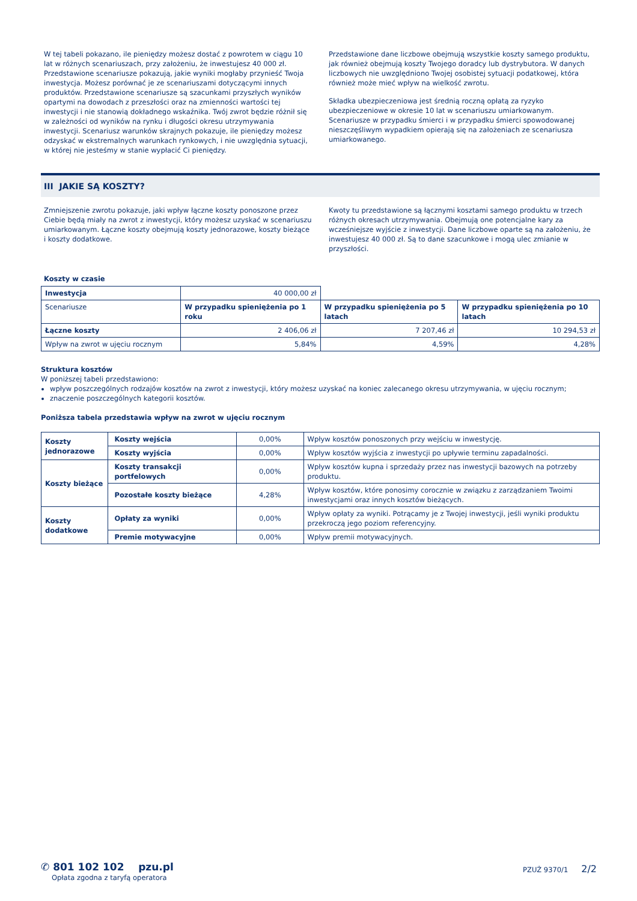W tej tabeli pokazano, ile pieniędzy możesz dostać z powrotem w ciągu 10 lat w różnych scenariuszach, przy założeniu, że inwestujesz 40 000 zł. Przedstawione scenariusze pokazują, jakie wyniki mogłaby przynieść Twoja inwestycja. Możesz porównać je ze scenariuszami dotyczącymi innych produktów. Przedstawione scenariusze są szacunkami przyszłych wyników opartymi na dowodach z przeszłości oraz na zmienności wartości tej inwestycji i nie stanowią dokładnego wskaźnika. Twój zwrot będzie różnił się w zależności od wyników na rynku i długości okresu utrzymywania inwestycji. Scenariusz warunków skrajnych pokazuje, ile pieniędzy możesz odzyskać w ekstremalnych warunkach rynkowych, i nie uwzględnia sytuacji, w której nie jesteśmy w stanie wypłacić Ci pieniędzy.
Przedstawione dane liczbowe obejmują wszystkie koszty samego produktu, jak również obejmują koszty Twojego doradcy lub dystrybutora. W danych liczbowych nie uwzględniono Twojej osobistej sytuacji podatkowej, która również może mieć wpływ na wielkość zwrotu.
Składka ubezpieczeniowa jest średnią roczną opłatą za ryzyko ubezpieczeniowe w okresie 10 lat w scenariuszu umiarkowanym. Scenariusze w przypadku śmierci i w przypadku śmierci spowodowanej nieszczęśliwym wypadkiem opierają się na założeniach ze scenariusza umiarkowanego.
III JAKIE SĄ KOSZTY?
Zmniejszenie zwrotu pokazuje, jaki wpływ łączne koszty ponoszone przez Ciebie będą miały na zwrot z inwestycji, który możesz uzyskać w scenariuszu umiarkowanym. Łączne koszty obejmują koszty jednorazowe, koszty bieżące i koszty dodatkowe.
Kwoty tu przedstawione są łącznymi kosztami samego produktu w trzech różnych okresach utrzymywania. Obejmują one potencjalne kary za wcześniejsze wyjście z inwestycji. Dane liczbowe oparte są na założeniu, że inwestujesz 40 000 zł. Są to dane szacunkowe i mogą ulec zmianie w przyszłości.
Koszty w czasie
| Inwestycja | 40 000,00 zł | | |
| Scenariusze | W przypadku spieniężenia po 1 roku | W przypadku spieniężenia po 5 latach | W przypadku spieniężenia po 10 latach |
| Łączne koszty | 2 406,06 zł | 7 207,46 zł | 10 294,53 zł |
| Wpływ na zwrot w ujęciu rocznym | 5,84% | 4,59% | 4,28% |
Struktura kosztów
W poniższej tabeli przedstawiono:
wpływ poszczególnych rodzajów kosztów na zwrot z inwestycji, który możesz uzyskać na koniec zalecanego okresu utrzymywania, w ujęciu rocznym;
znaczenie poszczególnych kategorii kosztów.
Poniższa tabela przedstawia wpływ na zwrot w ujęciu rocznym
| Koszty jednorazowe | Koszty wejścia | 0,00% | Wpływ kosztów ponoszonych przy wejściu w inwestycję. |
| | Koszty wyjścia | 0,00% | Wpływ kosztów wyjścia z inwestycji po upływie terminu zapadalności. |
| Koszty bieżące | Koszty transakcji portfelowych | 0,00% | Wpływ kosztów kupna i sprzedaży przez nas inwestycji bazowych na potrzeby produktu. |
| | Pozostałe koszty bieżące | 4,28% | Wpływ kosztów, które ponosimy corocznie w związku z zarządzaniem Twoimi inwestycjami oraz innych kosztów bieżących. |
| Koszty dodatkowe | Opłaty za wyniki | 0,00% | Wpływ opłaty za wyniki. Potrącamy je z Twojej inwestycji, jeśli wyniki produktu przekroczą jego poziom referencyjny. |
| | Premie motywacyjne | 0,00% | Wpływ premii motywacyjnych. |
✆ 801 102 102 pzu.pl
Opłata zgodna z taryfą operatora
PZUŻ 9370/1 2/2